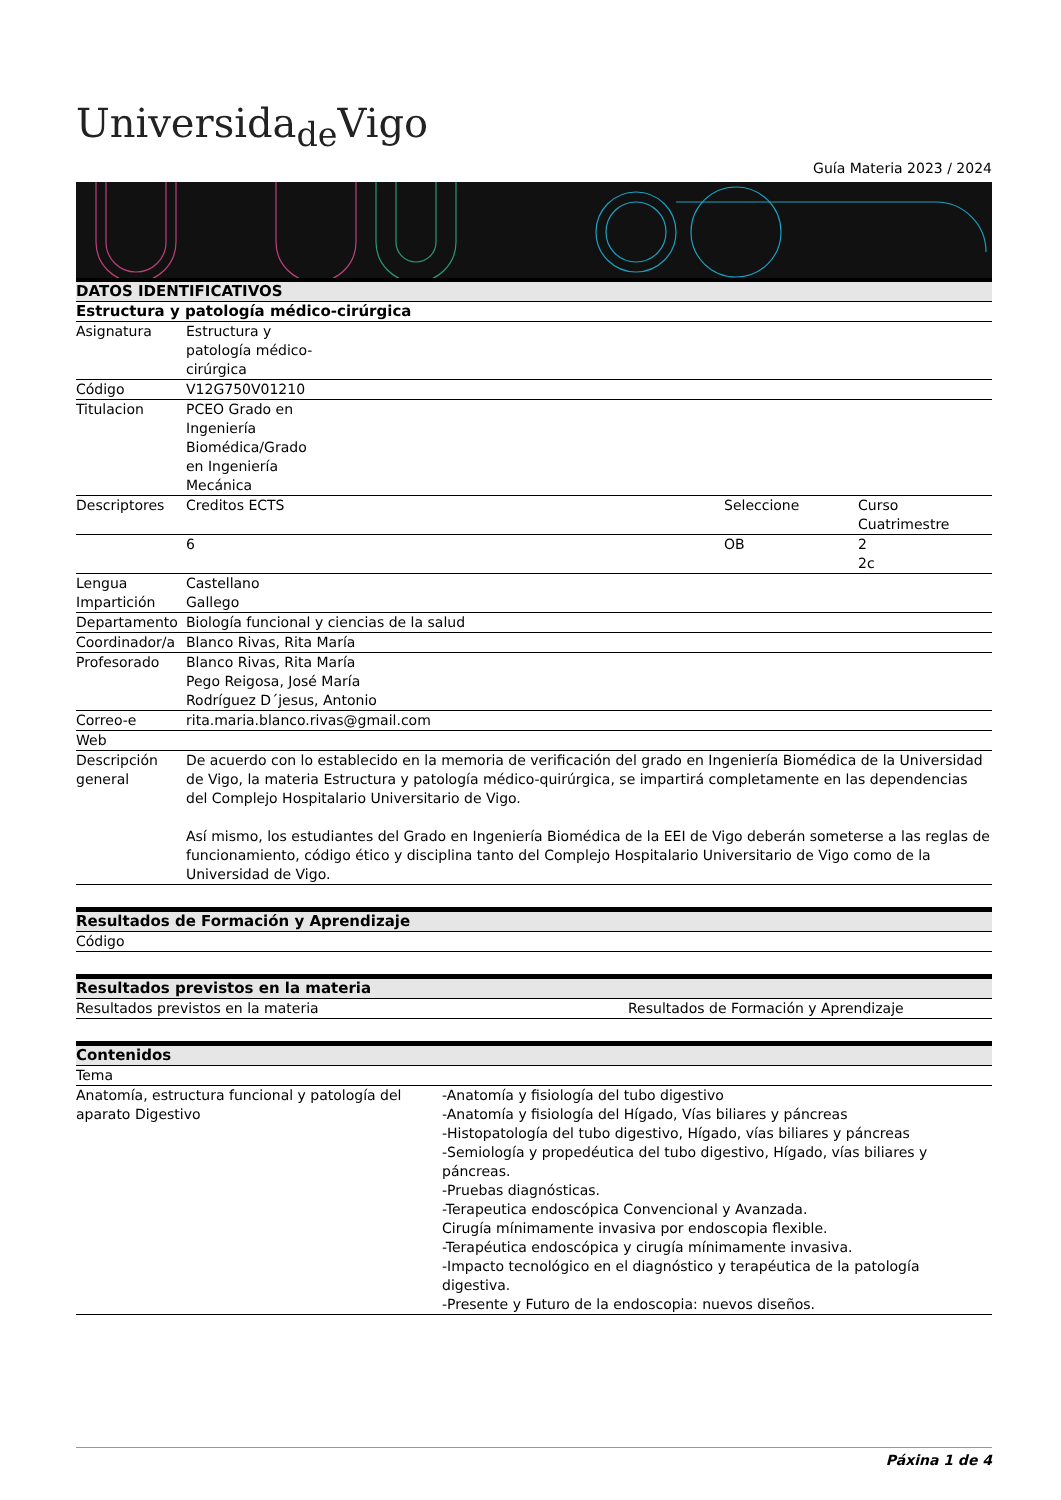Universida<sub>de</sub>Vigo
Guía Materia 2023 / 2024
| DATOS IDENTIFICATIVOS | | | | |
| --- | --- | --- | --- | --- |
| Estructura y patología médico-cirúrgica | | | | |
| Asignatura | Estructura y patología médico-cirúrgica | | | |
| Código | V12G750V01210 | | | |
| Titulacion | PCEO Grado en Ingeniería Biomédica/Grado en Ingeniería Mecánica | | | |
| Descriptores | Creditos ECTS | | Seleccione | Curso Cuatrimestre |
| | 6 | | OB | 2 2c |
| Lengua Impartición | Castellano Gallego | | | |
| Departamento | Biología funcional y ciencias de la salud | | | |
| Coordinador/a | Blanco Rivas, Rita María | | | |
| Profesorado | Blanco Rivas, Rita María Pego Reigosa, José María Rodríguez D´jesus, Antonio | | | |
| Correo-e | rita.maria.blanco.rivas@gmail.com | | | |
| Web | | | | |
| Descripción general | De acuerdo con lo establecido en la memoria de verificación del grado en Ingeniería Biomédica de la Universidad de Vigo, la materia Estructura y patología médico-quirúrgica, se impartirá completamente en las dependencias del Complejo Hospitalario Universitario de Vigo. Así mismo, los estudiantes del Grado en Ingeniería Biomédica de la EEI de Vigo deberán someterse a las reglas de funcionamiento, código ético y disciplina tanto del Complejo Hospitalario Universitario de Vigo como de la Universidad de Vigo. | | | |
| Resultados de Formación y Aprendizaje |
| --- |
| Código |
| Resultados previstos en la materia | |
| --- | --- |
| Resultados previstos en la materia | Resultados de Formación y Aprendizaje |
| Contenidos | |
| --- | --- |
| Tema | |
| Anatomía, estructura funcional y patología del aparato Digestivo | -Anatomía y fisiología del tubo digestivo -Anatomía y fisiología del Hígado, Vías biliares y páncreas -Histopatología del tubo digestivo, Hígado, vías biliares y páncreas -Semiología y propedéutica del tubo digestivo, Hígado, vías biliares y páncreas. -Pruebas diagnósticas. -Terapeutica endoscópica Convencional y Avanzada. Cirugía mínimamente invasiva por endoscopia flexible. -Terapéutica endoscópica y cirugía mínimamente invasiva. -Impacto tecnológico en el diagnóstico y terapéutica de la patología digestiva. -Presente y Futuro de la endoscopia: nuevos diseños. |
Páxina 1 de 4